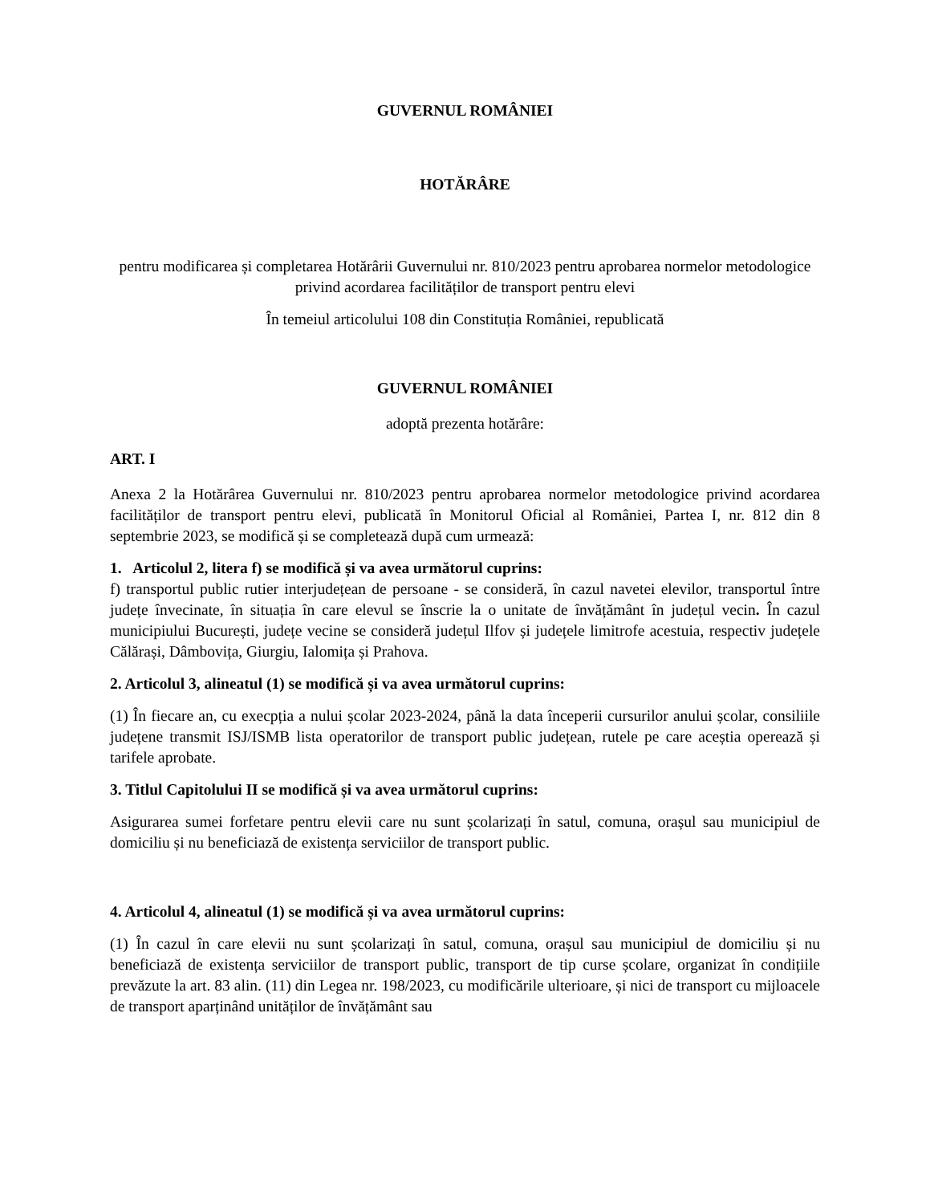GUVERNUL ROMÂNIEI
HOTĂRÂRE
pentru modificarea și completarea Hotărârii Guvernului nr. 810/2023 pentru aprobarea normelor metodologice privind acordarea facilităților de transport pentru elevi
În temeiul articolului 108 din Constituția României, republicată
GUVERNUL ROMÂNIEI
adoptă prezenta hotărâre:
ART. I
Anexa 2 la Hotărârea Guvernului nr. 810/2023 pentru aprobarea normelor metodologice privind acordarea facilităților de transport pentru elevi, publicată în Monitorul Oficial al României, Partea I, nr. 812 din 8 septembrie 2023, se modifică și se completează după cum urmează:
1. Articolul 2, litera f) se modifică și va avea următorul cuprins:
f) transportul public rutier interjudețean de persoane - se consideră, în cazul navetei elevilor, transportul între județe învecinate, în situația în care elevul se înscrie la o unitate de învățământ în județul vecin. În cazul municipiului București, județe vecine se consideră județul Ilfov și județele limitrofe acestuia, respectiv județele Călărași, Dâmbovița, Giurgiu, Ialomița și Prahova.
2. Articolul 3, alineatul (1) se modifică și va avea următorul cuprins:
(1) În fiecare an, cu execpția a nului școlar 2023-2024, până la data începerii cursurilor anului școlar, consiliile județene transmit ISJ/ISMB lista operatorilor de transport public județean, rutele pe care aceștia operează și tarifele aprobate.
3. Titlul Capitolului II se modifică și va avea următorul cuprins:
Asigurarea sumei forfetare pentru elevii care nu sunt școlarizați în satul, comuna, orașul sau municipiul de domiciliu și nu beneficiază de existența serviciilor de transport public.
4. Articolul 4, alineatul (1) se modifică și va avea următorul cuprins:
(1) În cazul în care elevii nu sunt școlarizați în satul, comuna, orașul sau municipiul de domiciliu și nu beneficiază de existența serviciilor de transport public, transport de tip curse școlare, organizat în condițiile prevăzute la art. 83 alin. (11) din Legea nr. 198/2023, cu modificările ulterioare, și nici de transport cu mijloacele de transport aparținând unităților de învățământ sau